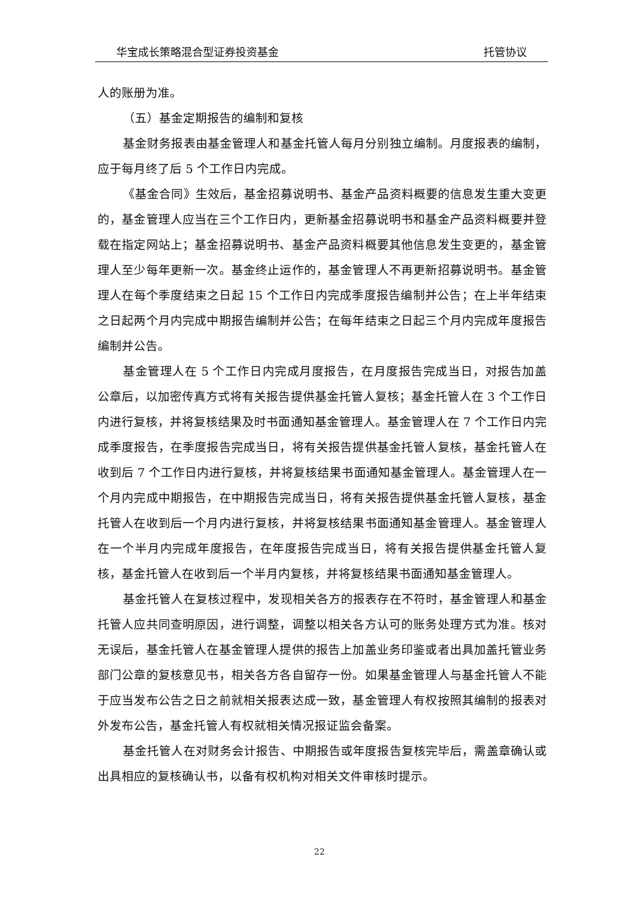华宝成长策略混合型证券投资基金 托管协议
人的账册为准。
（五）基金定期报告的编制和复核
基金财务报表由基金管理人和基金托管人每月分别独立编制。月度报表的编制，应于每月终了后 5 个工作日内完成。
《基金合同》生效后，基金招募说明书、基金产品资料概要的信息发生重大变更的，基金管理人应当在三个工作日内，更新基金招募说明书和基金产品资料概要并登载在指定网站上；基金招募说明书、基金产品资料概要其他信息发生变更的，基金管理人至少每年更新一次。基金终止运作的，基金管理人不再更新招募说明书。基金管理人在每个季度结束之日起 15 个工作日内完成季度报告编制并公告；在上半年结束之日起两个月内完成中期报告编制并公告；在每年结束之日起三个月内完成年度报告编制并公告。
基金管理人在 5 个工作日内完成月度报告，在月度报告完成当日，对报告加盖公章后，以加密传真方式将有关报告提供基金托管人复核；基金托管人在 3 个工作日内进行复核，并将复核结果及时书面通知基金管理人。基金管理人在 7 个工作日内完成季度报告，在季度报告完成当日，将有关报告提供基金托管人复核，基金托管人在收到后 7 个工作日内进行复核，并将复核结果书面通知基金管理人。基金管理人在一个月内完成中期报告，在中期报告完成当日，将有关报告提供基金托管人复核，基金托管人在收到后一个月内进行复核，并将复核结果书面通知基金管理人。基金管理人在一个半月内完成年度报告，在年度报告完成当日，将有关报告提供基金托管人复核，基金托管人在收到后一个半月内复核，并将复核结果书面通知基金管理人。
基金托管人在复核过程中，发现相关各方的报表存在不符时，基金管理人和基金托管人应共同查明原因，进行调整，调整以相关各方认可的账务处理方式为准。核对无误后，基金托管人在基金管理人提供的报告上加盖业务印鉴或者出具加盖托管业务部门公章的复核意见书，相关各方各自留存一份。如果基金管理人与基金托管人不能于应当发布公告之日之前就相关报表达成一致，基金管理人有权按照其编制的报表对外发布公告，基金托管人有权就相关情况报证监会备案。
基金托管人在对财务会计报告、中期报告或年度报告复核完毕后，需盖章确认或出具相应的复核确认书，以备有权机构对相关文件审核时提示。
22